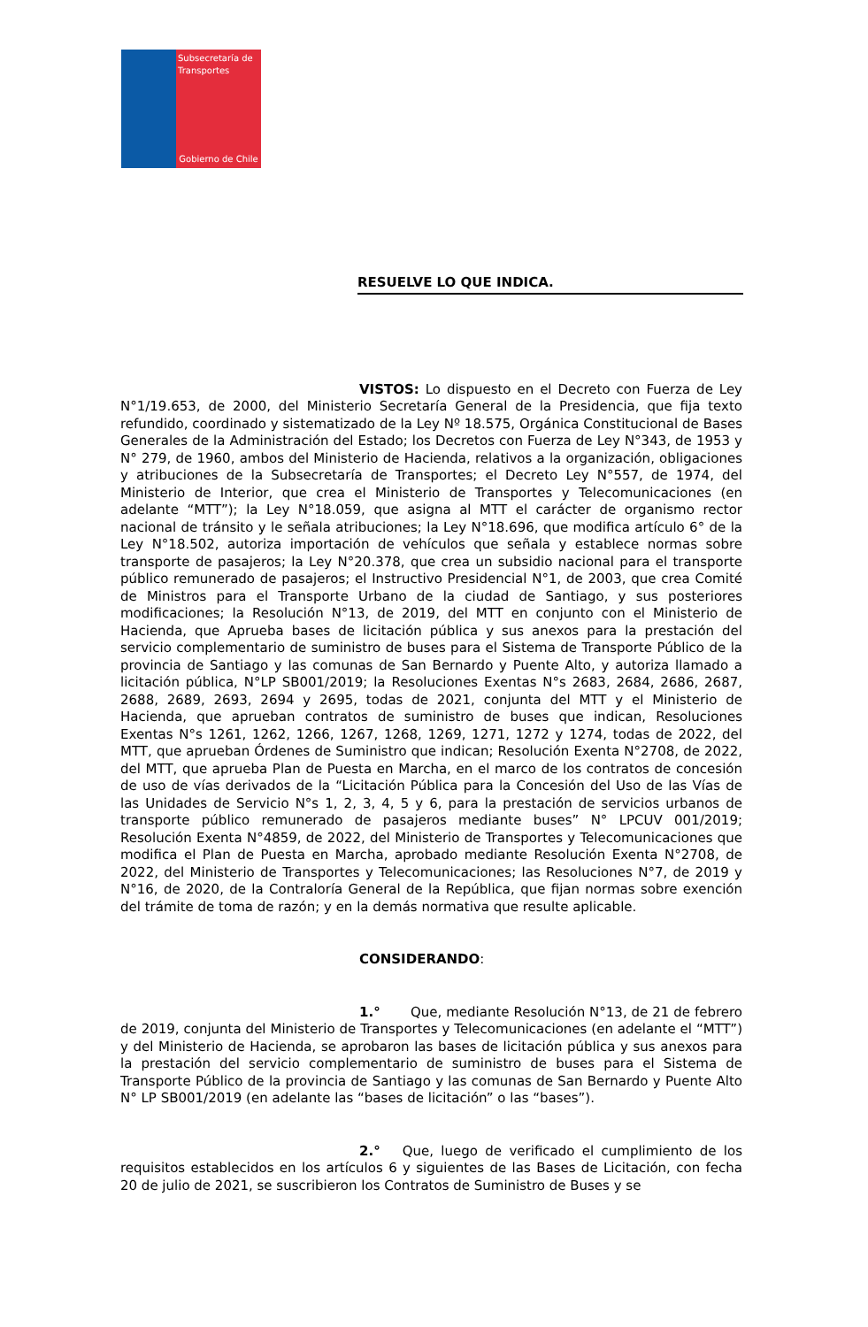Subsecretaría de
Transportes
Gobierno de Chile
RESUELVE LO QUE INDICA.
VISTOS: Lo dispuesto en el Decreto con Fuerza de Ley N°1/19.653, de 2000, del Ministerio Secretaría General de la Presidencia, que fija texto refundido, coordinado y sistematizado de la Ley Nº 18.575, Orgánica Constitucional de Bases Generales de la Administración del Estado; los Decretos con Fuerza de Ley N°343, de 1953 y N° 279, de 1960, ambos del Ministerio de Hacienda, relativos a la organización, obligaciones y atribuciones de la Subsecretaría de Transportes; el Decreto Ley N°557, de 1974, del Ministerio de Interior, que crea el Ministerio de Transportes y Telecomunicaciones (en adelante “MTT”); la Ley N°18.059, que asigna al MTT el carácter de organismo rector nacional de tránsito y le señala atribuciones; la Ley N°18.696, que modifica artículo 6° de la Ley N°18.502, autoriza importación de vehículos que señala y establece normas sobre transporte de pasajeros; la Ley N°20.378, que crea un subsidio nacional para el transporte público remunerado de pasajeros; el Instructivo Presidencial N°1, de 2003, que crea Comité de Ministros para el Transporte Urbano de la ciudad de Santiago, y sus posteriores modificaciones; la Resolución N°13, de 2019, del MTT en conjunto con el Ministerio de Hacienda, que Aprueba bases de licitación pública y sus anexos para la prestación del servicio complementario de suministro de buses para el Sistema de Transporte Público de la provincia de Santiago y las comunas de San Bernardo y Puente Alto, y autoriza llamado a licitación pública, N°LP SB001/2019; la Resoluciones Exentas N°s 2683, 2684, 2686, 2687, 2688, 2689, 2693, 2694 y 2695, todas de 2021, conjunta del MTT y el Ministerio de Hacienda, que aprueban contratos de suministro de buses que indican, Resoluciones Exentas N°s 1261, 1262, 1266, 1267, 1268, 1269, 1271, 1272 y 1274, todas de 2022, del MTT, que aprueban Órdenes de Suministro que indican; Resolución Exenta N°2708, de 2022, del MTT, que aprueba Plan de Puesta en Marcha, en el marco de los contratos de concesión de uso de vías derivados de la “Licitación Pública para la Concesión del Uso de las Vías de las Unidades de Servicio N°s 1, 2, 3, 4, 5 y 6, para la prestación de servicios urbanos de transporte público remunerado de pasajeros mediante buses” N° LPCUV 001/2019; Resolución Exenta N°4859, de 2022, del Ministerio de Transportes y Telecomunicaciones que modifica el Plan de Puesta en Marcha, aprobado mediante Resolución Exenta N°2708, de 2022, del Ministerio de Transportes y Telecomunicaciones; las Resoluciones N°7, de 2019 y N°16, de 2020, de la Contraloría General de la República, que fijan normas sobre exención del trámite de toma de razón; y en la demás normativa que resulte aplicable.
CONSIDERANDO:
1.° Que, mediante Resolución N°13, de 21 de febrero de 2019, conjunta del Ministerio de Transportes y Telecomunicaciones (en adelante el “MTT”) y del Ministerio de Hacienda, se aprobaron las bases de licitación pública y sus anexos para la prestación del servicio complementario de suministro de buses para el Sistema de Transporte Público de la provincia de Santiago y las comunas de San Bernardo y Puente Alto N° LP SB001/2019 (en adelante las “bases de licitación” o las “bases”).
2.° Que, luego de verificado el cumplimiento de los requisitos establecidos en los artículos 6 y siguientes de las Bases de Licitación, con fecha 20 de julio de 2021, se suscribieron los Contratos de Suministro de Buses y se